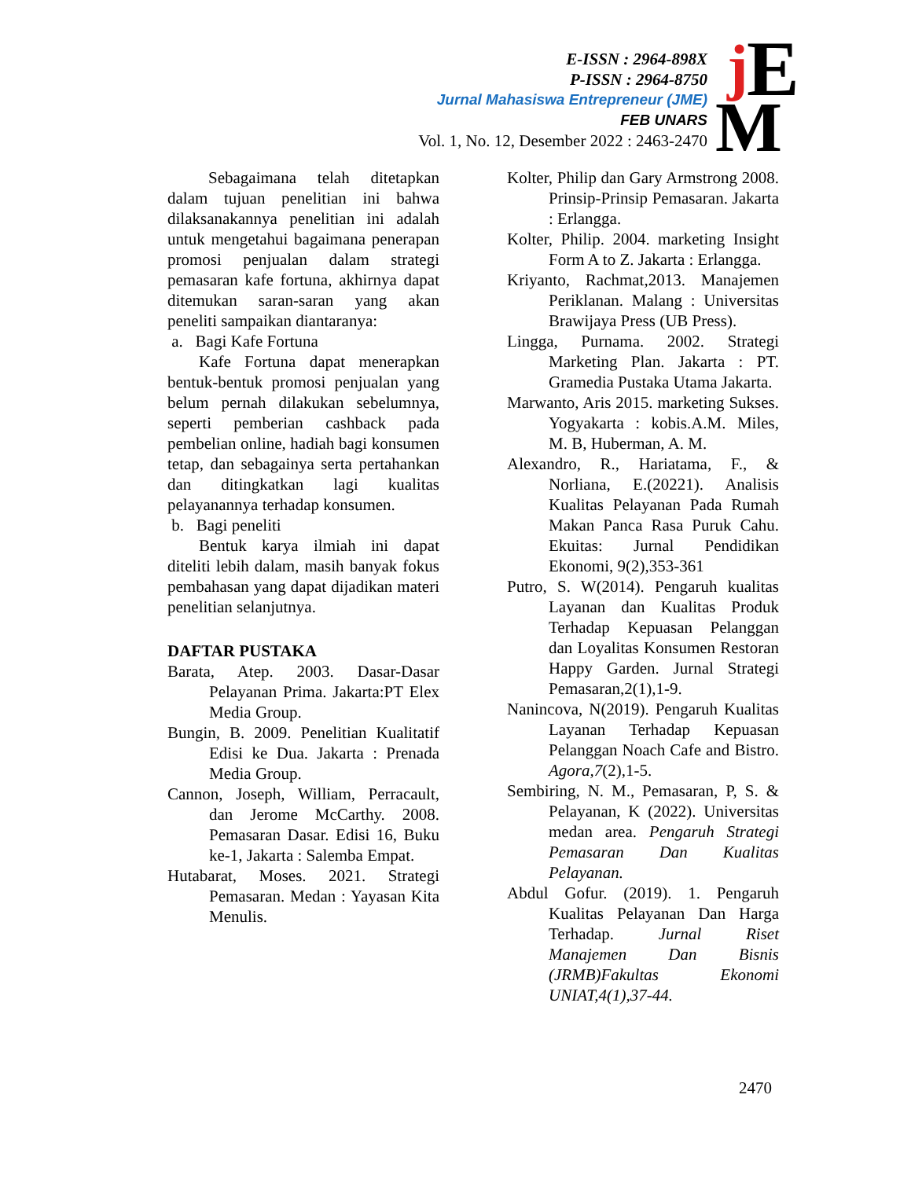E-ISSN : 2964-898X
P-ISSN : 2964-8750
Jurnal Mahasiswa Entrepreneur (JME)
FEB UNARS
Vol. 1, No. 12, Desember 2022 : 2463-2470
j E
M
Sebagaimana telah ditetapkan dalam tujuan penelitian ini bahwa dilaksanakannya penelitian ini adalah untuk mengetahui bagaimana penerapan promosi penjualan dalam strategi pemasaran kafe fortuna, akhirnya dapat ditemukan saran-saran yang akan peneliti sampaikan diantaranya:
a. Bagi Kafe Fortuna
Kafe Fortuna dapat menerapkan bentuk-bentuk promosi penjualan yang belum pernah dilakukan sebelumnya, seperti pemberian cashback pada pembelian online, hadiah bagi konsumen tetap, dan sebagainya serta pertahankan dan ditingkatkan lagi kualitas pelayanannya terhadap konsumen.
b. Bagi peneliti
Bentuk karya ilmiah ini dapat diteliti lebih dalam, masih banyak fokus pembahasan yang dapat dijadikan materi penelitian selanjutnya.
DAFTAR PUSTAKA
Barata, Atep. 2003. Dasar-Dasar Pelayanan Prima. Jakarta:PT Elex Media Group.
Bungin, B. 2009. Penelitian Kualitatif Edisi ke Dua. Jakarta : Prenada Media Group.
Cannon, Joseph, William, Perracault, dan Jerome McCarthy. 2008. Pemasaran Dasar. Edisi 16, Buku ke-1, Jakarta : Salemba Empat.
Hutabarat, Moses. 2021. Strategi Pemasaran. Medan : Yayasan Kita Menulis.
Kolter, Philip dan Gary Armstrong 2008. Prinsip-Prinsip Pemasaran. Jakarta : Erlangga.
Kolter, Philip. 2004. marketing Insight Form A to Z. Jakarta : Erlangga.
Kriyanto, Rachmat,2013. Manajemen Periklanan. Malang : Universitas Brawijaya Press (UB Press).
Lingga, Purnama. 2002. Strategi Marketing Plan. Jakarta : PT. Gramedia Pustaka Utama Jakarta.
Marwanto, Aris 2015. marketing Sukses. Yogyakarta : kobis.A.M. Miles, M. B, Huberman, A. M.
Alexandro, R., Hariatama, F., & Norliana, E.(20221). Analisis Kualitas Pelayanan Pada Rumah Makan Panca Rasa Puruk Cahu. Ekuitas: Jurnal Pendidikan Ekonomi, 9(2),353-361
Putro, S. W(2014). Pengaruh kualitas Layanan dan Kualitas Produk Terhadap Kepuasan Pelanggan dan Loyalitas Konsumen Restoran Happy Garden. Jurnal Strategi Pemasaran,2(1),1-9.
Nanincova, N(2019). Pengaruh Kualitas Layanan Terhadap Kepuasan Pelanggan Noach Cafe and Bistro. Agora,7(2),1-5.
Sembiring, N. M., Pemasaran, P, S. & Pelayanan, K (2022). Universitas medan area. Pengaruh Strategi Pemasaran Dan Kualitas Pelayanan.
Abdul Gofur. (2019). 1. Pengaruh Kualitas Pelayanan Dan Harga Terhadap. Jurnal Riset Manajemen Dan Bisnis (JRMB)Fakultas Ekonomi UNIAT,4(1),37-44.
2470